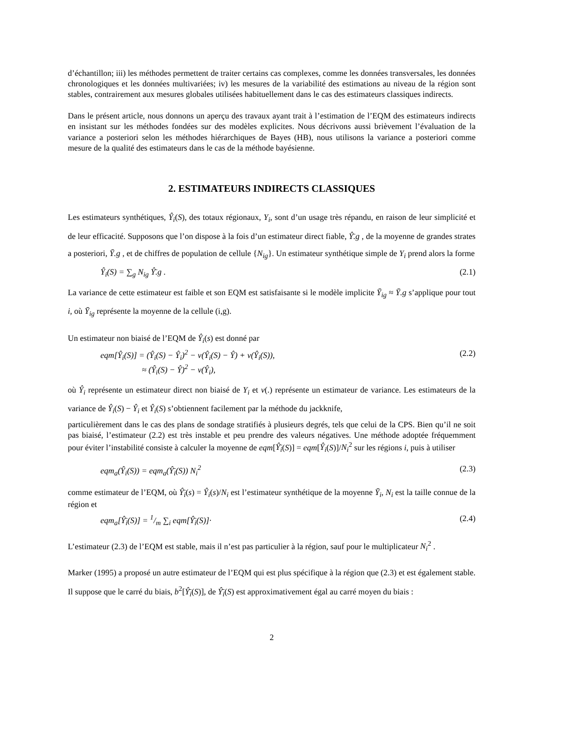d’échantillon; iii) les méthodes permettent de traiter certains cas complexes, comme les données transversales, les données chronologiques et les données multivariées; iv) les mesures de la variabilité des estimations au niveau de la région sont stables, contrairement aux mesures globales utilisées habituellement dans le cas des estimateurs classiques indirects.
Dans le présent article, nous donnons un aperçu des travaux ayant trait à l’estimation de l’EQM des estimateurs indirects en insistant sur les méthodes fondées sur des modèles explicites. Nous décrivons aussi brièvement l’évaluation de la variance a posteriori selon les méthodes hiérarchiques de Bayes (HB), nous utilisons la variance a posteriori comme mesure de la qualité des estimateurs dans le cas de la méthode bayésienne.
2. ESTIMATEURS INDIRECTS CLASSIQUES
Les estimateurs synthétiques, Ŷ<sub>i</sub>(S), des totaux régionaux, Y<sub>i</sub>, sont d’un usage très répandu, en raison de leur simplicité et de leur efficacité. Supposons que l’on dispose à la fois d’un estimateur direct fiable, Ŷ̄.g , de la moyenne de grandes strates a posteriori, Ȳ.g , et de chiffres de population de cellule {N<sub>ig</sub>}. Un estimateur synthétique simple de Y<sub>i</sub> prend alors la forme
Ŷ<sub>i</sub>(S) = ∑<sub>g</sub> N<sub>ig</sub> Ŷ̄.g . (2.1)
La variance de cette estimateur est faible et son EQM est satisfaisante si le modèle implicite Ȳ<sub>ig</sub> ≈ Ȳ.g s’applique pour tout i, où Ȳ<sub>ig</sub> représente la moyenne de la cellule (i,g).
Un estimateur non biaisé de l’EQM de Ŷ<sub>i</sub>(s) est donné par
eqm[Ŷ<sub>i</sub>(S)] = (Ŷ<sub>i</sub>(S) − Ŷ<sub>i</sub>)<sup>2</sup> − v(Ŷ<sub>i</sub>(S) − Ŷ) + v(Ŷ<sub>i</sub>(S)),
≈ (Ŷ<sub>i</sub>(S) − Ŷ)<sup>2</sup> − v(Ŷ<sub>i</sub>), (2.2)
où Ŷ<sub>i</sub> représente un estimateur direct non biaisé de Y<sub>i</sub> et v(.) représente un estimateur de variance. Les estimateurs de la variance de Ŷ<sub>i</sub>(S) − Ŷ<sub>i</sub> et Ŷ<sub>i</sub>(S) s’obtiennent facilement par la méthode du jackknife,
particulièrement dans le cas des plans de sondage stratifiés à plusieurs degrés, tels que celui de la CPS. Bien qu’il ne soit pas biaisé, l’estimateur (2.2) est très instable et peu prendre des valeurs négatives. Une méthode adoptée fréquemment pour éviter l’instabilité consiste à calculer la moyenne de eqm[Ŷ̄<sub>i</sub>(S)] = eqm[Ŷ<sub>i</sub>(S)]/N<sub>i</sub><sup>2</sup> sur les régions i, puis à utiliser
eqm<sub>a</sub>(Ŷ<sub>i</sub>(S)) = eqm<sub>a</sub>(Ŷ̄<sub>i</sub>(S)) N<sub>i</sub><sup>2</sup> (2.3)
comme estimateur de l’EQM, où Ŷ̄<sub>i</sub>(s) = Ŷ<sub>i</sub>(s)/N<sub>i</sub> est l’estimateur synthétique de la moyenne Ȳ<sub>i</sub>, N<sub>i</sub> est la taille connue de la région et
eqm<sub>a</sub>[Ŷ̄<sub>i</sub>(S)] = 1/m ∑<sub>i</sub> eqm[Ŷ̄<sub>i</sub>(S)]· (2.4)
L’estimateur (2.3) de l’EQM est stable, mais il n’est pas particulier à la région, sauf pour le multiplicateur N<sub>i</sub><sup>2</sup> .
Marker (1995) a proposé un autre estimateur de l’EQM qui est plus spécifique à la région que (2.3) et est également stable. Il suppose que le carré du biais, b<sup>2</sup>[Ŷ̄<sub>i</sub>(S)], de Ŷ̄<sub>i</sub>(S) est approximativement égal au carré moyen du biais :
2